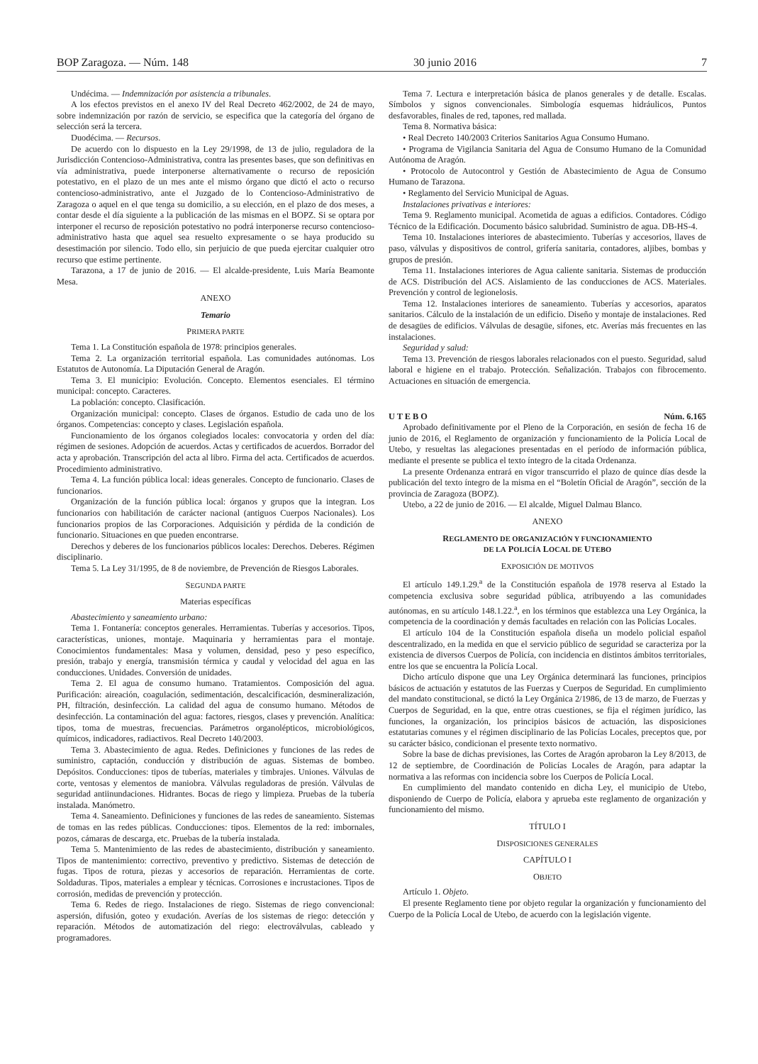BOP Zaragoza. — Núm. 148 30 junio 2016 7
Undécima. — Indemnización por asistencia a tribunales.
A los efectos previstos en el anexo IV del Real Decreto 462/2002, de 24 de mayo, sobre indemnización por razón de servicio, se especifica que la categoría del órgano de selección será la tercera.
Duodécima. — Recursos.
De acuerdo con lo dispuesto en la Ley 29/1998, de 13 de julio, reguladora de la Jurisdicción Contencioso-Administrativa, contra las presentes bases, que son definitivas en vía administrativa, puede interponerse alternativamente o recurso de reposición potestativo, en el plazo de un mes ante el mismo órgano que dictó el acto o recurso contencioso-administrativo, ante el Juzgado de lo Contencioso-Administrativo de Zaragoza o aquel en el que tenga su domicilio, a su elección, en el plazo de dos meses, a contar desde el día siguiente a la publicación de las mismas en el BOPZ. Si se optara por interponer el recurso de reposición potestativo no podrá interponerse recurso contencioso-administrativo hasta que aquel sea resuelto expresamente o se haya producido su desestimación por silencio. Todo ello, sin perjuicio de que pueda ejercitar cualquier otro recurso que estime pertinente.
Tarazona, a 17 de junio de 2016. — El alcalde-presidente, Luis María Beamonte Mesa.
ANEXO
Temario
PRIMERA PARTE
Tema 1. La Constitución española de 1978: principios generales.
Tema 2. La organización territorial española. Las comunidades autónomas. Los Estatutos de Autonomía. La Diputación General de Aragón.
Tema 3. El municipio: Evolución. Concepto. Elementos esenciales. El término municipal: concepto. Caracteres.
La población: concepto. Clasificación.
Organización municipal: concepto. Clases de órganos. Estudio de cada uno de los órganos. Competencias: concepto y clases. Legislación española.
Funcionamiento de los órganos colegiados locales: convocatoria y orden del día: régimen de sesiones. Adopción de acuerdos. Actas y certificados de acuerdos. Borrador del acta y aprobación. Transcripción del acta al libro. Firma del acta. Certificados de acuerdos. Procedimiento administrativo.
Tema 4. La función pública local: ideas generales. Concepto de funcionario. Clases de funcionarios.
Organización de la función pública local: órganos y grupos que la integran. Los funcionarios con habilitación de carácter nacional (antiguos Cuerpos Nacionales). Los funcionarios propios de las Corporaciones. Adquisición y pérdida de la condición de funcionario. Situaciones en que pueden encontrarse.
Derechos y deberes de los funcionarios públicos locales: Derechos. Deberes. Régimen disciplinario.
Tema 5. La Ley 31/1995, de 8 de noviembre, de Prevención de Riesgos Laborales.
SEGUNDA PARTE
Materias específicas
Abastecimiento y saneamiento urbano:
Tema 1. Fontanería: conceptos generales. Herramientas. Tuberías y accesorios. Tipos, características, uniones, montaje. Maquinaria y herramientas para el montaje. Conocimientos fundamentales: Masa y volumen, densidad, peso y peso específico, presión, trabajo y energía, transmisión térmica y caudal y velocidad del agua en las conducciones. Unidades. Conversión de unidades.
Tema 2. El agua de consumo humano. Tratamientos. Composición del agua. Purificación: aireación, coagulación, sedimentación, descalcificación, desmineralización, PH, filtración, desinfección. La calidad del agua de consumo humano. Métodos de desinfección. La contaminación del agua: factores, riesgos, clases y prevención. Analítica: tipos, toma de muestras, frecuencias. Parámetros organolépticos, microbiológicos, químicos, indicadores, radiactivos. Real Decreto 140/2003.
Tema 3. Abastecimiento de agua. Redes. Definiciones y funciones de las redes de suministro, captación, conducción y distribución de aguas. Sistemas de bombeo. Depósitos. Conducciones: tipos de tuberías, materiales y timbrajes. Uniones. Válvulas de corte, ventosas y elementos de maniobra. Válvulas reguladoras de presión. Válvulas de seguridad antiinundaciones. Hidrantes. Bocas de riego y limpieza. Pruebas de la tubería instalada. Manómetro.
Tema 4. Saneamiento. Definiciones y funciones de las redes de saneamiento. Sistemas de tomas en las redes públicas. Conducciones: tipos. Elementos de la red: imbornales, pozos, cámaras de descarga, etc. Pruebas de la tubería instalada.
Tema 5. Mantenimiento de las redes de abastecimiento, distribución y saneamiento. Tipos de mantenimiento: correctivo, preventivo y predictivo. Sistemas de detección de fugas. Tipos de rotura, piezas y accesorios de reparación. Herramientas de corte. Soldaduras. Tipos, materiales a emplear y técnicas. Corrosiones e incrustaciones. Tipos de corrosión, medidas de prevención y protección.
Tema 6. Redes de riego. Instalaciones de riego. Sistemas de riego convencional: aspersión, difusión, goteo y exudación. Averías de los sistemas de riego: detección y reparación. Métodos de automatización del riego: electroválvulas, cableado y programadores.
Tema 7. Lectura e interpretación básica de planos generales y de detalle. Escalas. Símbolos y signos convencionales. Simbología esquemas hidráulicos, Puntos desfavorables, finales de red, tapones, red mallada.
Tema 8. Normativa básica:
• Real Decreto 140/2003 Criterios Sanitarios Agua Consumo Humano.
• Programa de Vigilancia Sanitaria del Agua de Consumo Humano de la Comunidad Autónoma de Aragón.
• Protocolo de Autocontrol y Gestión de Abastecimiento de Agua de Consumo Humano de Tarazona.
• Reglamento del Servicio Municipal de Aguas.
Instalaciones privativas e interiores:
Tema 9. Reglamento municipal. Acometida de aguas a edificios. Contadores. Código Técnico de la Edificación. Documento básico salubridad. Suministro de agua. DB-HS-4.
Tema 10. Instalaciones interiores de abastecimiento. Tuberías y accesorios, llaves de paso, válvulas y dispositivos de control, grifería sanitaria, contadores, aljibes, bombas y grupos de presión.
Tema 11. Instalaciones interiores de Agua caliente sanitaria. Sistemas de producción de ACS. Distribución del ACS. Aislamiento de las conducciones de ACS. Materiales. Prevención y control de legionelosis.
Tema 12. Instalaciones interiores de saneamiento. Tuberías y accesorios, aparatos sanitarios. Cálculo de la instalación de un edificio. Diseño y montaje de instalaciones. Red de desagües de edificios. Válvulas de desagüe, sifones, etc. Averías más frecuentes en las instalaciones.
Seguridad y salud:
Tema 13. Prevención de riesgos laborales relacionados con el puesto. Seguridad, salud laboral e higiene en el trabajo. Protección. Señalización. Trabajos con fibrocemento. Actuaciones en situación de emergencia.
U T E B O Núm. 6.165
Aprobado definitivamente por el Pleno de la Corporación, en sesión de fecha 16 de junio de 2016, el Reglamento de organización y funcionamiento de la Policía Local de Utebo, y resueltas las alegaciones presentadas en el período de información pública, mediante el presente se publica el texto íntegro de la citada Ordenanza.
La presente Ordenanza entrará en vigor transcurrido el plazo de quince días desde la publicación del texto íntegro de la misma en el “Boletín Oficial de Aragón”, sección de la provincia de Zaragoza (BOPZ).
Utebo, a 22 de junio de 2016. — El alcalde, Miguel Dalmau Blanco.
ANEXO
REGLAMENTO DE ORGANIZACIÓN Y FUNCIONAMIENTO
DE LA POLICÍA LOCAL DE UTEBO
EXPOSICIÓN DE MOTIVOS
El artículo 149.1.29.<sup>a</sup> de la Constitución española de 1978 reserva al Estado la competencia exclusiva sobre seguridad pública, atribuyendo a las comunidades autónomas, en su artículo 148.1.22.<sup>a</sup>, en los términos que establezca una Ley Orgánica, la competencia de la coordinación y demás facultades en relación con las Policías Locales.
El artículo 104 de la Constitución española diseña un modelo policial español descentralizado, en la medida en que el servicio público de seguridad se caracteriza por la existencia de diversos Cuerpos de Policía, con incidencia en distintos ámbitos territoriales, entre los que se encuentra la Policía Local.
Dicho artículo dispone que una Ley Orgánica determinará las funciones, principios básicos de actuación y estatutos de las Fuerzas y Cuerpos de Seguridad. En cumplimiento del mandato constitucional, se dictó la Ley Orgánica 2/1986, de 13 de marzo, de Fuerzas y Cuerpos de Seguridad, en la que, entre otras cuestiones, se fija el régimen jurídico, las funciones, la organización, los principios básicos de actuación, las disposiciones estatutarias comunes y el régimen disciplinario de las Policías Locales, preceptos que, por su carácter básico, condicionan el presente texto normativo.
Sobre la base de dichas previsiones, las Cortes de Aragón aprobaron la Ley 8/2013, de 12 de septiembre, de Coordinación de Policías Locales de Aragón, para adaptar la normativa a las reformas con incidencia sobre los Cuerpos de Policía Local.
En cumplimiento del mandato contenido en dicha Ley, el municipio de Utebo, disponiendo de Cuerpo de Policía, elabora y aprueba este reglamento de organización y funcionamiento del mismo.
TÍTULO I
DISPOSICIONES GENERALES
CAPÍTULO I
OBJETO
Artículo 1. Objeto.
El presente Reglamento tiene por objeto regular la organización y funcionamiento del Cuerpo de la Policía Local de Utebo, de acuerdo con la legislación vigente.